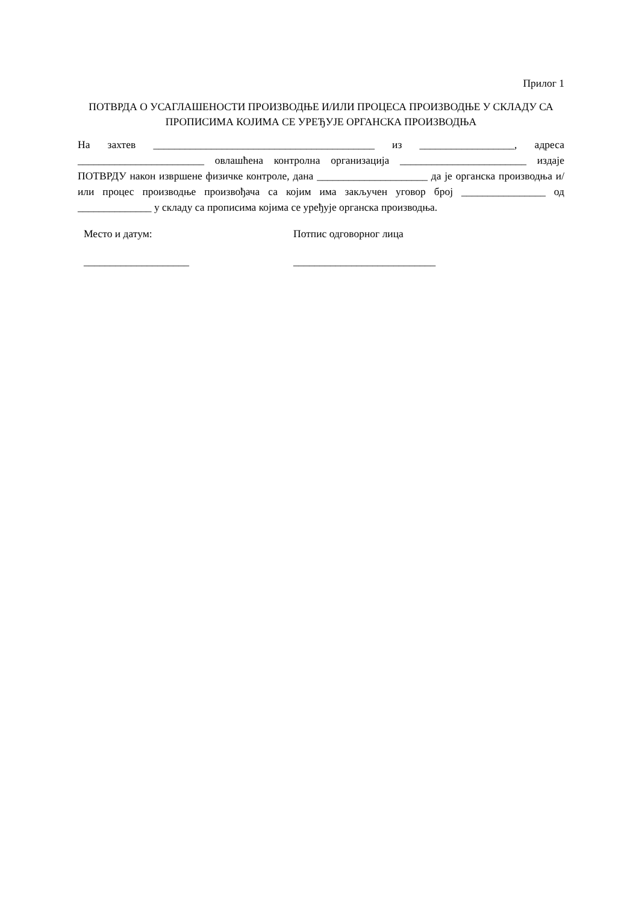Прилог 1
ПОТВРДА О УСАГЛАШЕНОСТИ ПРОИЗВОДЊЕ И/ИЛИ ПРОЦЕСА ПРОИЗВОДЊЕ У СКЛАДУ СА ПРОПИСИМА КОЈИМА СЕ УРЕЂУЈЕ ОРГАНСКА ПРОИЗВОДЊА
На захтев __________________________________________ из __________________, адреса ________________________ овлашћена контролна организација ________________________ издаје ПОТВРДУ након извршене физичке контроле, дана _____________________ да је органска производња и/или процес производње произвођача са којим има закључен уговор број ________________ од ______________ у складу са прописима којима се уређује органска производња.
Место и датум:
____________________
Потпис одговорног лица
___________________________